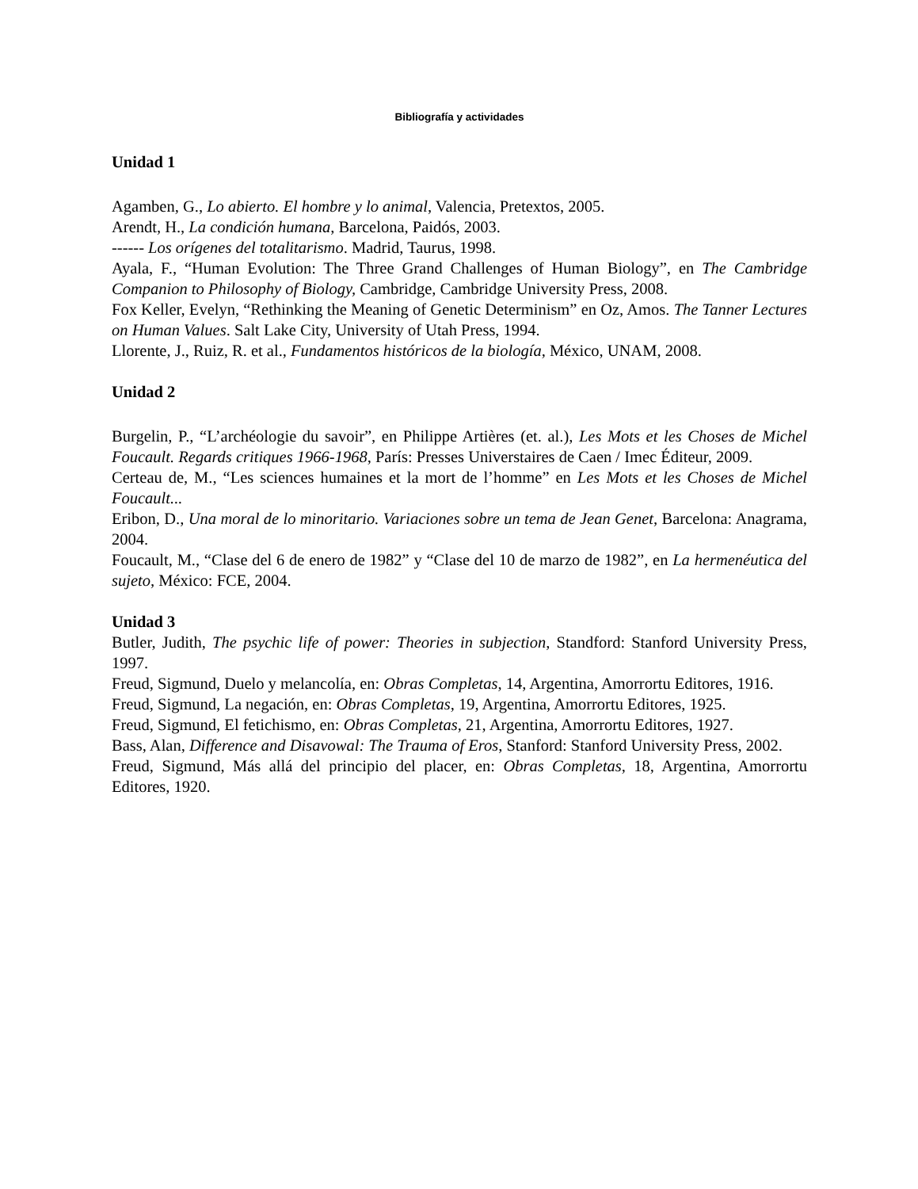Bibliografía y actividades
Unidad 1
Agamben, G., Lo abierto. El hombre y lo animal, Valencia, Pretextos, 2005.
Arendt, H., La condición humana, Barcelona, Paidós, 2003.
------ Los orígenes del totalitarismo. Madrid, Taurus, 1998.
Ayala, F., “Human Evolution: The Three Grand Challenges of Human Biology”, en The Cambridge Companion to Philosophy of Biology, Cambridge, Cambridge University Press, 2008.
Fox Keller, Evelyn, “Rethinking the Meaning of Genetic Determinism” en Oz, Amos. The Tanner Lectures on Human Values. Salt Lake City, University of Utah Press, 1994.
Llorente, J., Ruiz, R. et al., Fundamentos históricos de la biología, México, UNAM, 2008.
Unidad 2
Burgelin, P., “L’archéologie du savoir”, en Philippe Artières (et. al.), Les Mots et les Choses de Michel Foucault. Regards critiques 1966-1968, París: Presses Universtaires de Caen / Imec Éditeur, 2009.
Certeau de, M., “Les sciences humaines et la mort de l’homme” en Les Mots et les Choses de Michel Foucault...
Eribon, D., Una moral de lo minoritario. Variaciones sobre un tema de Jean Genet, Barcelona: Anagrama, 2004.
Foucault, M., “Clase del 6 de enero de 1982” y “Clase del 10 de marzo de 1982”, en La hermenéutica del sujeto, México: FCE, 2004.
Unidad 3
Butler, Judith, The psychic life of power: Theories in subjection, Standford: Stanford University Press, 1997.
Freud, Sigmund, Duelo y melancolía, en: Obras Completas, 14, Argentina, Amorrortu Editores, 1916.
Freud, Sigmund, La negación, en: Obras Completas, 19, Argentina, Amorrortu Editores, 1925.
Freud, Sigmund, El fetichismo, en: Obras Completas, 21, Argentina, Amorrortu Editores, 1927.
Bass, Alan, Difference and Disavowal: The Trauma of Eros, Stanford: Stanford University Press, 2002.
Freud, Sigmund, Más allá del principio del placer, en: Obras Completas, 18, Argentina, Amorrortu Editores, 1920.